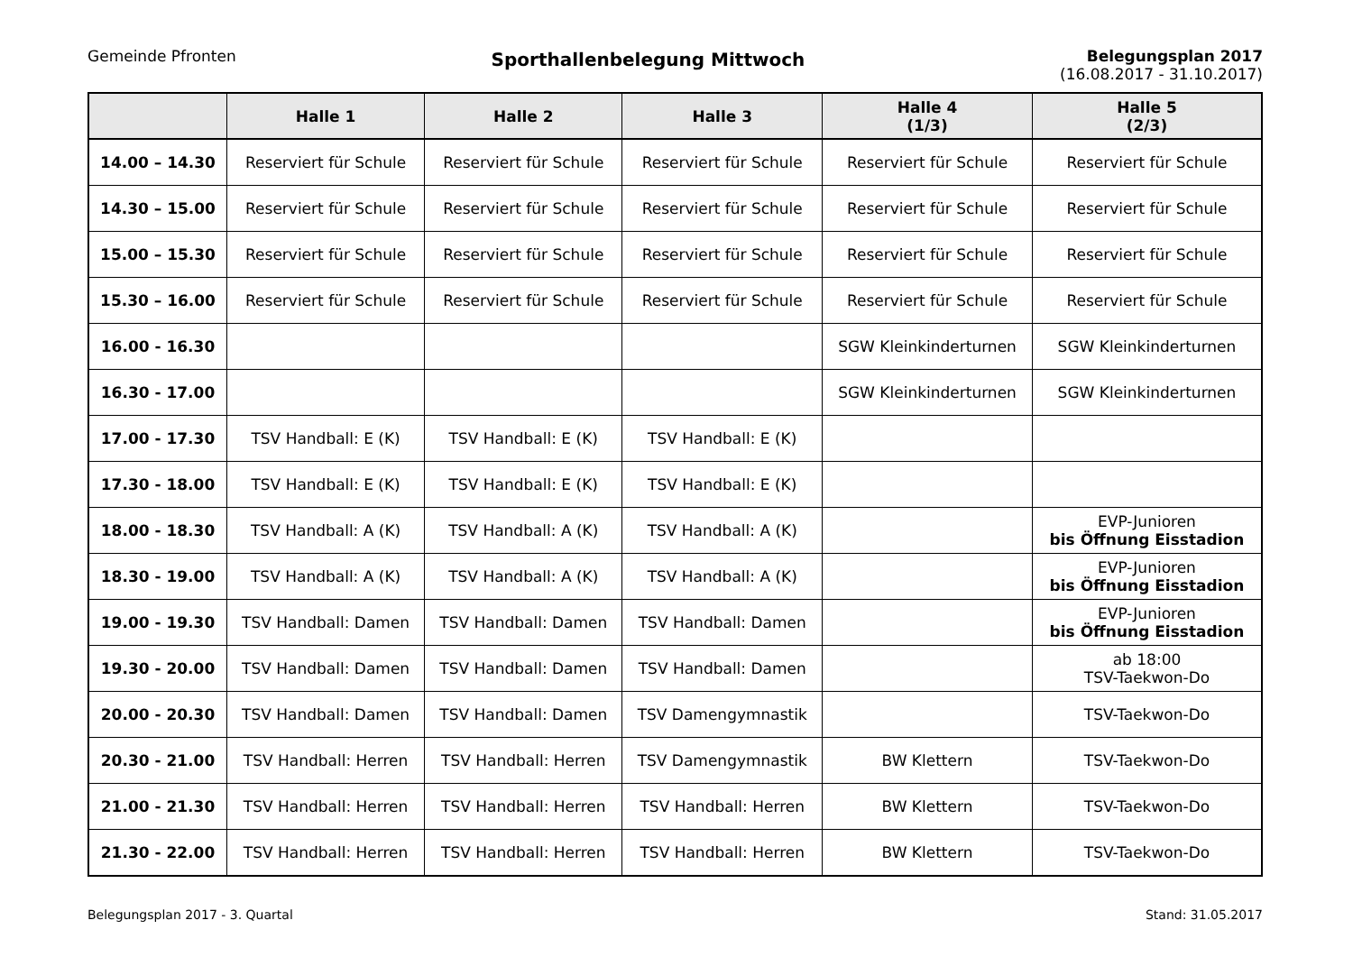Gemeinde Pfronten
Sporthallenbelegung Mittwoch
Belegungsplan 2017
(16.08.2017 - 31.10.2017)
| | Halle 1 | Halle 2 | Halle 3 | Halle 4 (1/3) | Halle 5 (2/3) |
| --- | --- | --- | --- | --- | --- |
| 14.00 – 14.30 | Reserviert für Schule | Reserviert für Schule | Reserviert für Schule | Reserviert für Schule | Reserviert für Schule |
| 14.30 – 15.00 | Reserviert für Schule | Reserviert für Schule | Reserviert für Schule | Reserviert für Schule | Reserviert für Schule |
| 15.00 – 15.30 | Reserviert für Schule | Reserviert für Schule | Reserviert für Schule | Reserviert für Schule | Reserviert für Schule |
| 15.30 – 16.00 | Reserviert für Schule | Reserviert für Schule | Reserviert für Schule | Reserviert für Schule | Reserviert für Schule |
| 16.00 - 16.30 | | | | SGW Kleinkinderturnen | SGW Kleinkinderturnen |
| 16.30 - 17.00 | | | | SGW Kleinkinderturnen | SGW Kleinkinderturnen |
| 17.00 - 17.30 | TSV Handball: E (K) | TSV Handball: E (K) | TSV Handball: E (K) | | |
| 17.30 - 18.00 | TSV Handball: E (K) | TSV Handball: E (K) | TSV Handball: E (K) | | |
| 18.00 - 18.30 | TSV Handball: A (K) | TSV Handball: A (K) | TSV Handball: A (K) | | EVP-Junioren bis Öffnung Eisstadion |
| 18.30 - 19.00 | TSV Handball: A (K) | TSV Handball: A (K) | TSV Handball: A (K) | | EVP-Junioren bis Öffnung Eisstadion |
| 19.00 - 19.30 | TSV Handball: Damen | TSV Handball: Damen | TSV Handball: Damen | | EVP-Junioren bis Öffnung Eisstadion |
| 19.30 - 20.00 | TSV Handball: Damen | TSV Handball: Damen | TSV Handball: Damen | | ab 18:00 TSV-Taekwon-Do |
| 20.00 - 20.30 | TSV Handball: Damen | TSV Handball: Damen | TSV Damengymnastik | | TSV-Taekwon-Do |
| 20.30 - 21.00 | TSV Handball: Herren | TSV Handball: Herren | TSV Damengymnastik | BW Klettern | TSV-Taekwon-Do |
| 21.00 - 21.30 | TSV Handball: Herren | TSV Handball: Herren | TSV Handball: Herren | BW Klettern | TSV-Taekwon-Do |
| 21.30 - 22.00 | TSV Handball: Herren | TSV Handball: Herren | TSV Handball: Herren | BW Klettern | TSV-Taekwon-Do |
Belegungsplan 2017 - 3. Quartal
Stand: 31.05.2017